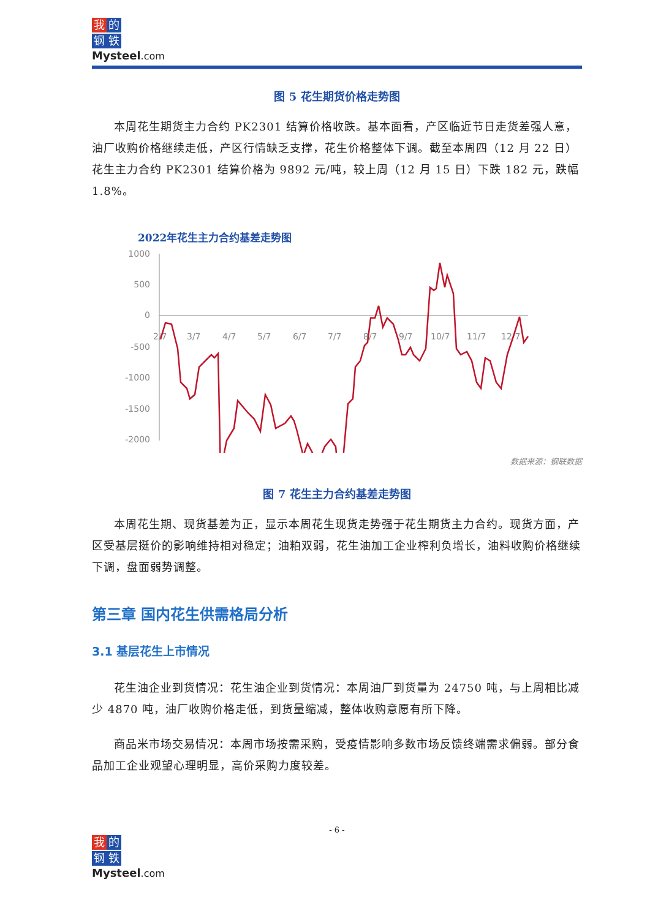我的
钢铁
Mysteel.com
图 5 花生期货价格走势图
本周花生期货主力合约 PK2301 结算价格收跌。基本面看，产区临近节日走货差强人意，油厂收购价格继续走低，产区行情缺乏支撑，花生价格整体下调。截至本周四（12 月 22 日）花生主力合约 PK2301 结算价格为 9892 元/吨，较上周（12 月 15 日）下跌 182 元，跌幅 1.8%。
2022年花生主力合约基差走势图
1000
500
0
-500
-1000
-1500
-2000
2/7
3/7
4/7
5/7
6/7
7/7
8/7
9/7
10/7
11/7
12/7
数据来源：钢联数据
图 7 花生主力合约基差走势图
本周花生期、现货基差为正，显示本周花生现货走势强于花生期货主力合约。现货方面，产区受基层挺价的影响维持相对稳定；油粕双弱，花生油加工企业榨利负增长，油料收购价格继续下调，盘面弱势调整。
第三章 国内花生供需格局分析
3.1 基层花生上市情况
花生油企业到货情况：花生油企业到货情况：本周油厂到货量为 24750 吨，与上周相比减少 4870 吨，油厂收购价格走低，到货量缩减，整体收购意愿有所下降。
商品米市场交易情况：本周市场按需采购，受疫情影响多数市场反馈终端需求偏弱。部分食品加工企业观望心理明显，高价采购力度较差。
- 6 -
我的
钢铁
Mysteel.com